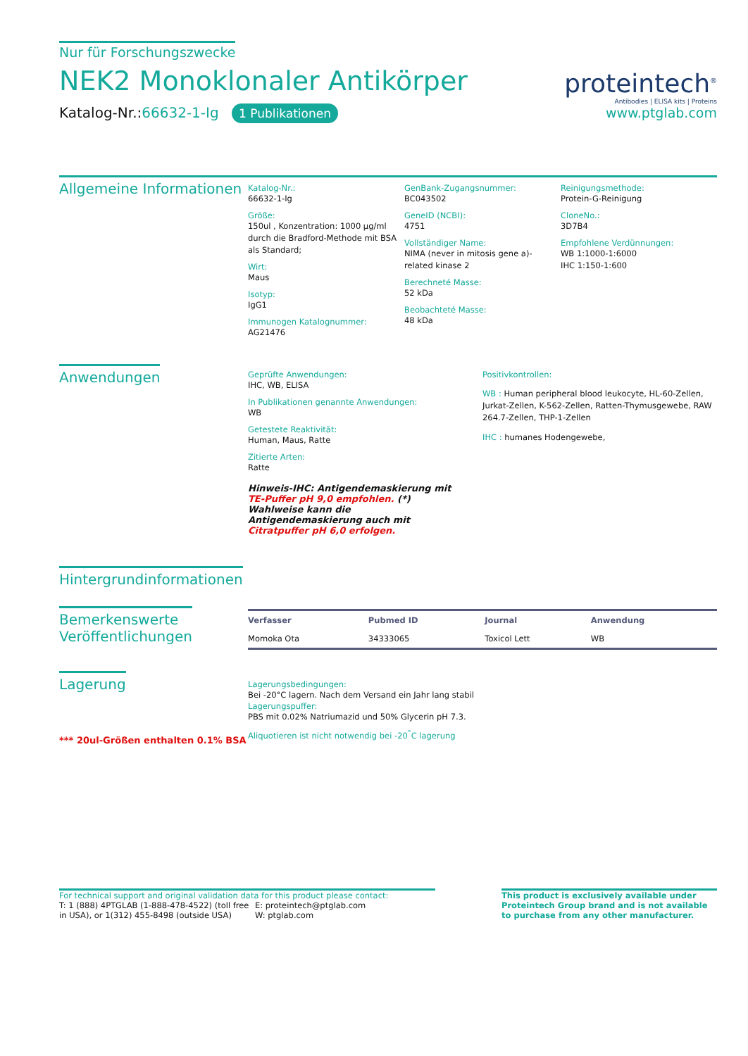Nur für Forschungszwecke
NEK2 Monoklonaler Antikörper
Katalog-Nr.:66632-1-Ig 1 Publikationen
proteintech<sup>®</sup>
Antibodies | ELISA kits | Proteins
www.ptglab.com
Allgemeine Informationen
Katalog-Nr.:
66632-1-Ig
Größe:
150ul , Konzentration: 1000 μg/ml durch die Bradford-Methode mit BSA als Standard;
Wirt:
Maus
Isotyp:
IgG1
Immunogen Katalognummer:
AG21476
GenBank-Zugangsnummer:
BC043502
GeneID (NCBI):
4751
Vollständiger Name:
NIMA (never in mitosis gene a)-related kinase 2
Berechneté Masse:
52 kDa
Beobachteté Masse:
48 kDa
Reinigungsmethode:
Protein-G-Reinigung
CloneNo.:
3D7B4
Empfohlene Verdünnungen:
WB 1:1000-1:6000
IHC 1:150-1:600
Anwendungen
Geprüfte Anwendungen:
IHC, WB, ELISA
In Publikationen genannte Anwendungen:
WB
Getestete Reaktivität:
Human, Maus, Ratte
Zitierte Arten:
Ratte
Hinweis-IHC: Antigendemaskierung mit TE-Puffer pH 9,0 empfohlen. (*) Wahlweise kann die Antigendemaskierung auch mit Citratpuffer pH 6,0 erfolgen.
Positivkontrollen:
WB : Human peripheral blood leukocyte, HL-60-Zellen, Jurkat-Zellen, K-562-Zellen, Ratten-Thymusgewebe, RAW 264.7-Zellen, THP-1-Zellen
IHC : humanes Hodengewebe,
Hintergrundinformationen
Bemerkenswerte
Veröffentlichungen
| Verfasser | Pubmed ID | Journal | Anwendung |
| --- | --- | --- | --- |
| Momoka Ota | 34333065 | Toxicol Lett | WB |
Lagerung
*** 20ul-Größen enthalten 0.1% BSA
Lagerungsbedingungen:
Bei -20°C lagern. Nach dem Versand ein Jahr lang stabil
Lagerungspuffer:
PBS mit 0.02% Natriumazid und 50% Glycerin pH 7.3.
Aliquotieren ist nicht notwendig bei -20<sup>°</sup>C lagerung
For technical support and original validation data for this product please contact:
T: 1 (888) 4PTGLAB (1-888-478-4522) (toll free in USA), or 1(312) 455-8498 (outside USA)
E: proteintech@ptglab.com
W: ptglab.com
This product is exclusively available under Proteintech Group brand and is not available to purchase from any other manufacturer.